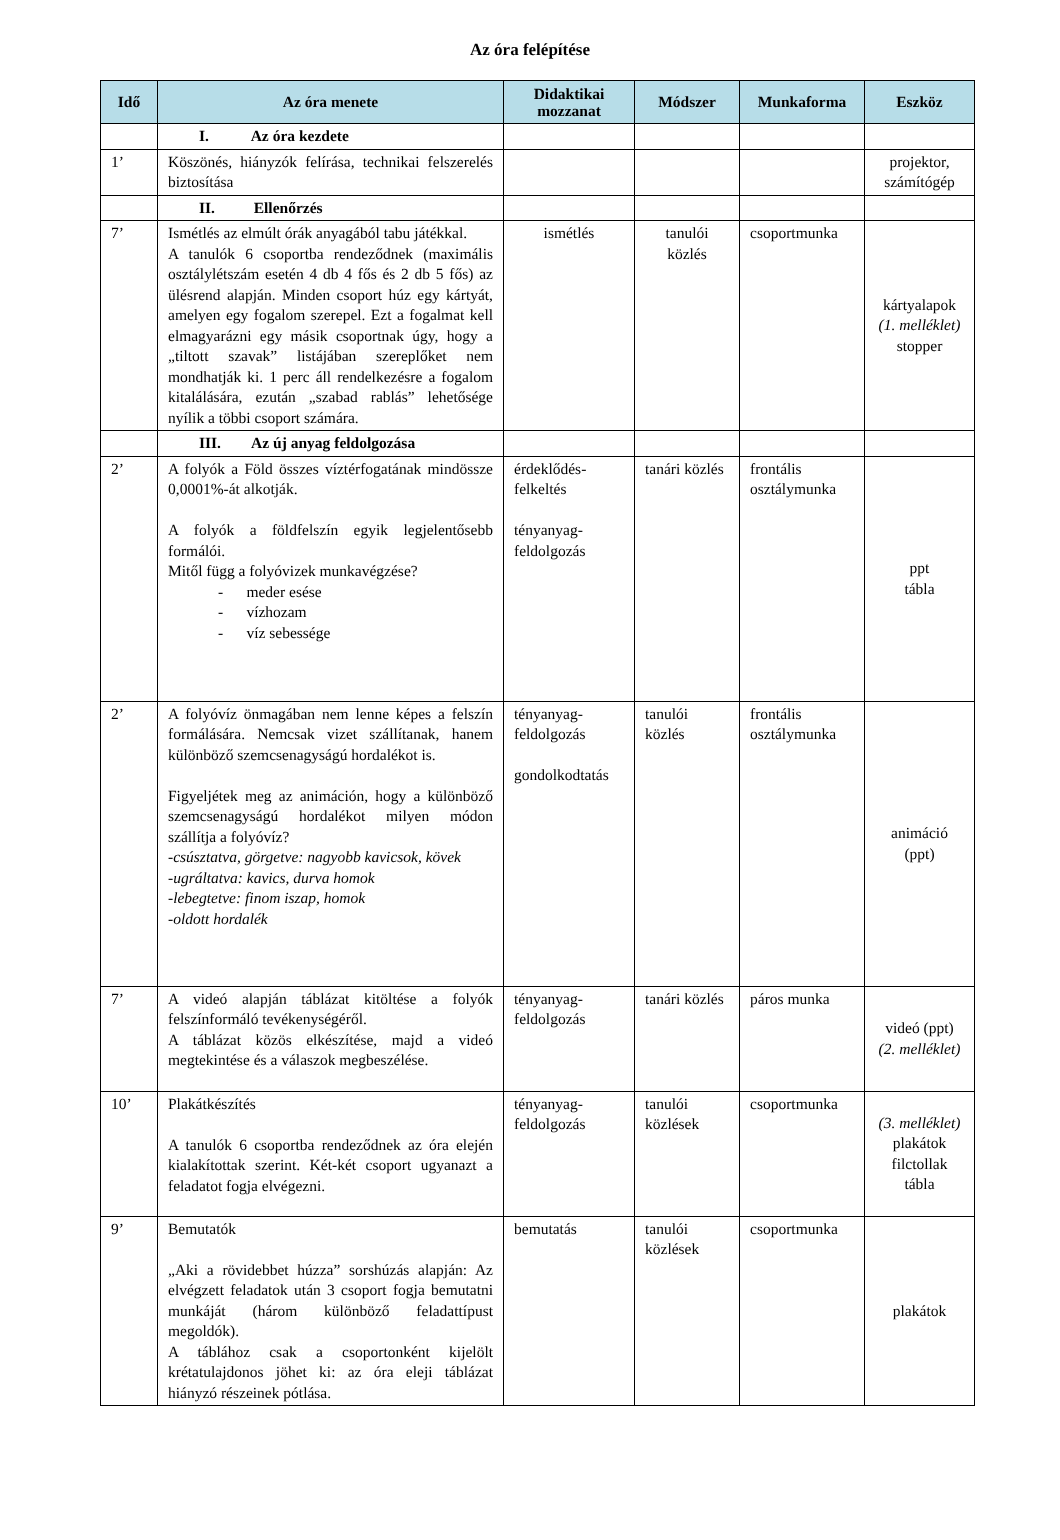Az óra felépítése
| Idő | Az óra menete | Didaktikai mozzanat | Módszer | Munkaforma | Eszköz |
| --- | --- | --- | --- | --- | --- |
| | I. Az óra kezdete | | | | |
| 1’ | Köszönés, hiányzók felírása, technikai felszerelés biztosítása | | | | projektor, számítógép |
| | II. Ellenőrzés | | | | |
| 7’ | Ismétlés az elmúlt órák anyagából tabu játékkal. A tanulók 6 csoportba rendeződnek (maximális osztálylétszám esetén 4 db 4 fős és 2 db 5 fős) az ülésrend alapján. Minden csoport húz egy kártyát, amelyen egy fogalom szerepel. Ezt a fogalmat kell elmagyarázni egy másik csoportnak úgy, hogy a „tiltott szavak” listájában szereplőket nem mondhatják ki. 1 perc áll rendelkezésre a fogalom kitalálására, ezután „szabad rablás” lehetősége nyílik a többi csoport számára. | ismétlés | tanulói közlés | csoportmunka | kártyalapok (1. melléklet) stopper |
| | III. Az új anyag feldolgozása | | | | |
| 2’ | A folyók a Föld összes víztérfogatának mindössze 0,0001%-át alkotják. A folyók a földfelszín egyik legjelentősebb formálói. Mitől függ a folyóvizek munkavégzése? - meder esése - vízhozam - víz sebessége | érdeklődés-felkeltés tényanyag-feldolgozás | tanári közlés | frontális osztálymunka | ppt tábla |
| 2’ | A folyóvíz önmagában nem lenne képes a felszín formálására. Nemcsak vizet szállítanak, hanem különböző szemcsenagyságú hordalékot is. Figyeljétek meg az animáción, hogy a különböző szemcsenagyságú hordalékot milyen módon szállítja a folyóvíz? -csúsztatva, görgetve: nagyobb kavicsok, kövek -ugráltatva: kavics, durva homok -lebegtetve: finom iszap, homok -oldott hordalék | tényanyag-feldolgozás gondolkodtatás | tanulói közlés | frontális osztálymunka | animáció (ppt) |
| 7’ | A videó alapján táblázat kitöltése a folyók felszínformáló tevékenységéről. A táblázat közös elkészítése, majd a videó megtekintése és a válaszok megbeszélése. | tényanyag-feldolgozás | tanári közlés | páros munka | videó (ppt) (2. melléklet) |
| 10’ | Plakátkészítés A tanulók 6 csoportba rendeződnek az óra elején kialakítottak szerint. Két-két csoport ugyanazt a feladatot fogja elvégezni. | tényanyag-feldolgozás | tanulói közlések | csoportmunka | (3. melléklet) plakátok filctollak tábla |
| 9’ | Bemutatók „Aki a rövidebbet húzza” sorshúzás alapján: Az elvégzett feladatok után 3 csoport fogja bemutatni munkáját (három különböző feladattípust megoldók). A táblához csak a csoportonként kijelölt krétatulajdonos jöhet ki: az óra eleji táblázat hiányzó részeinek pótlása. | bemutatás | tanulói közlések | csoportmunka | plakátok |